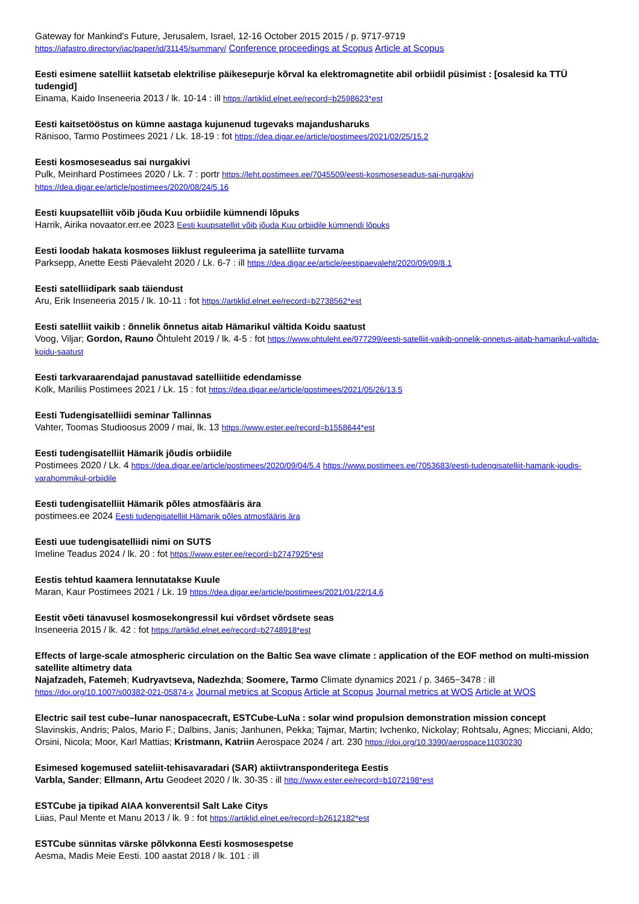Gateway for Mankind's Future, Jerusalem, Israel, 12-16 October 2015 2015 / p. 9717-9719
https://iafastro.directory/iac/paper/id/31145/summary/ Conference proceedings at Scopus Article at Scopus
Eesti esimene satelliit katsetab elektrilise päikesepurje kõrval ka elektromagnetite abil orbiidil püsimist : [osalesid ka TTÜ tudengid]
Einama, Kaido Inseneeria 2013 / lk. 10-14 : ill https://artiklid.elnet.ee/record=b2598623*est
Eesti kaitsetööstus on kümne aastaga kujunenud tugevaks majandusharuks
Ränisoo, Tarmo Postimees 2021 / Lk. 18-19 : fot https://dea.digar.ee/article/postimees/2021/02/25/15.2
Eesti kosmoseseadus sai nurgakivi
Pulk, Meinhard Postimees 2020 / Lk. 7 : portr https://leht.postimees.ee/7045509/eesti-kosmoseseadus-sai-nurgakivi https://dea.digar.ee/article/postimees/2020/08/24/5.16
Eesti kuupsatelliit võib jõuda Kuu orbiidile kümnendi lõpuks
Harrik, Airika novaator.err.ee 2023 Eesti kuupsatelliit võib jõuda Kuu orbiidile kümnendi lõpuks
Eesti loodab hakata kosmoses liiklust reguleerima ja satelliite turvama
Parksepp, Anette Eesti Päevaleht 2020 / Lk. 6-7 : ill https://dea.digar.ee/article/eestipaevaleht/2020/09/09/8.1
Eesti satelliidipark saab täiendust
Aru, Erik Inseneeria 2015 / lk. 10-11 : fot https://artiklid.elnet.ee/record=b2738562*est
Eesti satelliit vaikib : õnnelik õnnetus aitab Hämarikul vältida Koidu saatust
Voog, Viljar; Gordon, Rauno Õhtuleht 2019 / lk. 4-5 : fot https://www.ohtuleht.ee/977299/eesti-satelliit-vaikib-onnelik-onnetus-aitab-hamarikul-valtida-koidu-saatust
Eesti tarkvaraarendajad panustavad satelliitide edendamisse
Kolk, Mariliis Postimees 2021 / Lk. 15 : fot https://dea.digar.ee/article/postimees/2021/05/26/13.5
Eesti Tudengisatelliidi seminar Tallinnas
Vahter, Toomas Studioosus 2009 / mai, lk. 13 https://www.ester.ee/record=b1558644*est
Eesti tudengisatelliit Hämarik jõudis orbiidile
Postimees 2020 / Lk. 4 https://dea.digar.ee/article/postimees/2020/09/04/5.4 https://www.postimees.ee/7053683/eesti-tudengisatelliit-hamarik-joudis-varahommikul-orbiidile
Eesti tudengisatelliit Hämarik põles atmosfääris ära
postimees.ee 2024 Eesti tudengisatelliit Hämarik põles atmosfääris ära
Eesti uue tudengisatelliidi nimi on SUTS
Imeline Teadus 2024 / lk. 20 : fot https://www.ester.ee/record=b2747925*est
Eestis tehtud kaamera lennutatakse Kuule
Maran, Kaur Postimees 2021 / Lk. 19 https://dea.digar.ee/article/postimees/2021/01/22/14.6
Eestit võeti tänavusel kosmosekongressil kui võrdset võrdsete seas
Inseneeria 2015 / lk. 42 : fot https://artiklid.elnet.ee/record=b2748918*est
Effects of large-scale atmospheric circulation on the Baltic Sea wave climate : application of the EOF method on multi-mission satellite altimetry data
Najafzadeh, Fatemeh; Kudryavtseva, Nadezhda; Soomere, Tarmo Climate dynamics 2021 / p. 3465−3478 : ill
https://doi.org/10.1007/s00382-021-05874-x Journal metrics at Scopus Article at Scopus Journal metrics at WOS Article at WOS
Electric sail test cube–lunar nanospacecraft, ESTCube-LuNa : solar wind propulsion demonstration mission concept
Slavinskis, Andris; Palos, Mario F.; Dalbins, Janis; Janhunen, Pekka; Tajmar, Martin; Ivchenko, Nickolay; Rohtsalu, Agnes; Micciani, Aldo; Orsini, Nicola; Moor, Karl Mattias; Kristmann, Katriin Aerospace 2024 / art. 230 https://doi.org/10.3390/aerospace11030230
Esimesed kogemused sateliit-tehisavaradari (SAR) aktiivtransponderitega Eestis
Varbla, Sander; Ellmann, Artu Geodeet 2020 / lk. 30-35 : ill http://www.ester.ee/record=b1072198*est
ESTCube ja tipikad AIAA konverentsil Salt Lake Citys
Liias, Paul Mente et Manu 2013 / lk. 9 : fot https://artiklid.elnet.ee/record=b2612182*est
ESTCube sünnitas värske põlvkonna Eesti kosmosespetse
Aesma, Madis Meie Eesti. 100 aastat 2018 / lk. 101 : ill